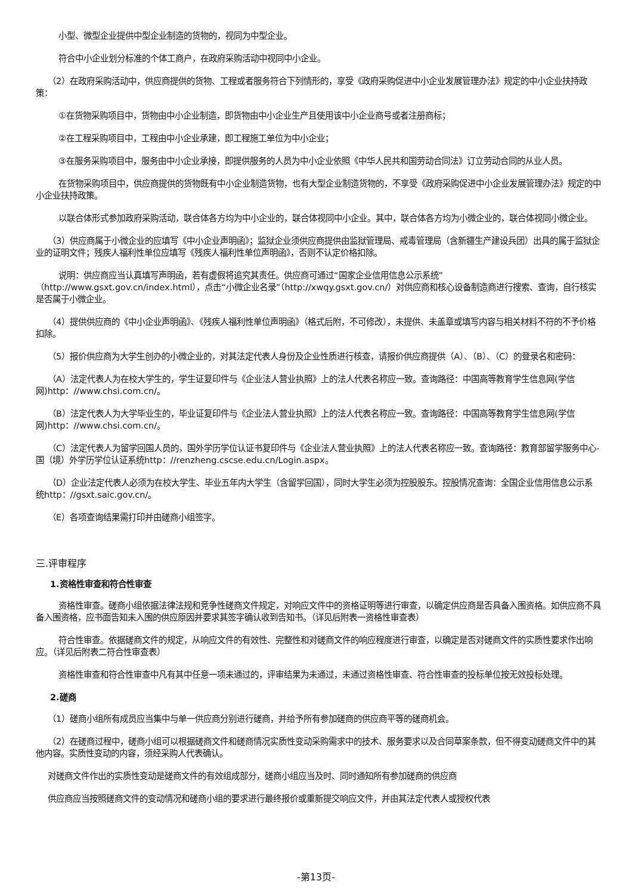小型、微型企业提供中型企业制造的货物的，视同为中型企业。
符合中小企业划分标准的个体工商户，在政府采购活动中视同中小企业。
（2）在政府采购活动中，供应商提供的货物、工程或者服务符合下列情形的，享受《政府采购促进中小企业发展管理办法》规定的中小企业扶持政策：
①在货物采购项目中，货物由中小企业制造，即货物由中小企业生产且使用该中小企业商号或者注册商标；
②在工程采购项目中，工程由中小企业承建，即工程施工单位为中小企业；
③在服务采购项目中，服务由中小企业承接，即提供服务的人员为中小企业依照《中华人民共和国劳动合同法》订立劳动合同的从业人员。
在货物采购项目中，供应商提供的货物既有中小企业制造货物，也有大型企业制造货物的，不享受《政府采购促进中小企业发展管理办法》规定的中小企业扶持政策。
以联合体形式参加政府采购活动，联合体各方均为中小企业的，联合体视同中小企业。其中，联合体各方均为小微企业的，联合体视同小微企业。
（3）供应商属于小微企业的应填写《中小企业声明函》；监狱企业须供应商提供由监狱管理局、戒毒管理局（含新疆生产建设兵团）出具的属于监狱企业的证明文件；残疾人福利性单位应填写《残疾人福利性单位声明函》，否则不认定价格扣除。
说明：供应商应当认真填写声明函，若有虚假将追究其责任。供应商可通过“国家企业信用信息公示系统”（http://www.gsxt.gov.cn/index.html），点击“小微企业名录”（http://xwqy.gsxt.gov.cn/）对供应商和核心设备制造商进行搜索、查询，自行核实是否属于小微企业。
（4）提供供应商的《中小企业声明函》、《残疾人福利性单位声明函》（格式后附，不可修改），未提供、未盖章或填写内容与相关材料不符的不予价格扣除。
（5）报价供应商为大学生创办的小微企业的，对其法定代表人身份及企业性质进行核查，请报价供应商提供（A）、（B）、（C）的登录名和密码：
（A）法定代表人为在校大学生的，学生证复印件与《企业法人营业执照》上的法人代表名称应一致。查询路径：中国高等教育学生信息网(学信网)http：//www.chsi.com.cn/。
（B）法定代表人为大学毕业生的，毕业证复印件与《企业法人营业执照》上的法人代表名称应一致。查询路径：中国高等教育学生信息网(学信网)http：//www.chsi.com.cn/。
（C）法定代表人为留学回国人员的，国外学历学位认证书复印件与《企业法人营业执照》上的法人代表名称应一致。查询路径：教育部留学服务中心-国（境）外学历学位认证系统http：//renzheng.cscse.edu.cn/Login.aspx。
（D）企业法定代表人必须为在校大学生、毕业五年内大学生（含留学回国），同时大学生必须为控股股东。控股情况查询：全国企业信用信息公示系统http：//gsxt.saic.gov.cn/。
（E）各项查询结果需打印并由磋商小组签字。
三.评审程序
1.资格性审查和符合性审查
资格性审查。磋商小组依据法律法规和竞争性磋商文件规定，对响应文件中的资格证明等进行审查，以确定供应商是否具备入围资格。如供应商不具备入围资格，应书面告知未入围的供应原因并要求其签字确认收到告知书。（详见后附表一资格性审查表）
符合性审查。依据磋商文件的规定，从响应文件的有效性、完整性和对磋商文件的响应程度进行审查，以确定是否对磋商文件的实质性要求作出响应。（详见后附表二符合性审查表）
资格性审查和符合性审查中凡有其中任意一项未通过的，评审结果为未通过，未通过资格性审查、符合性审查的投标单位按无效投标处理。
2.磋商
（1）磋商小组所有成员应当集中与单一供应商分别进行磋商，并给予所有参加磋商的供应商平等的磋商机会。
（2）在磋商过程中，磋商小组可以根据磋商文件和磋商情况实质性变动采购需求中的技术、服务要求以及合同草案条款，但不得变动磋商文件中的其他内容。实质性变动的内容，须经采购人代表确认。
对磋商文件作出的实质性变动是磋商文件的有效组成部分，磋商小组应当及时、同时通知所有参加磋商的供应商
供应商应当按照磋商文件的变动情况和磋商小组的要求进行最终报价或重新提交响应文件，并由其法定代表人或授权代表
-第13页-